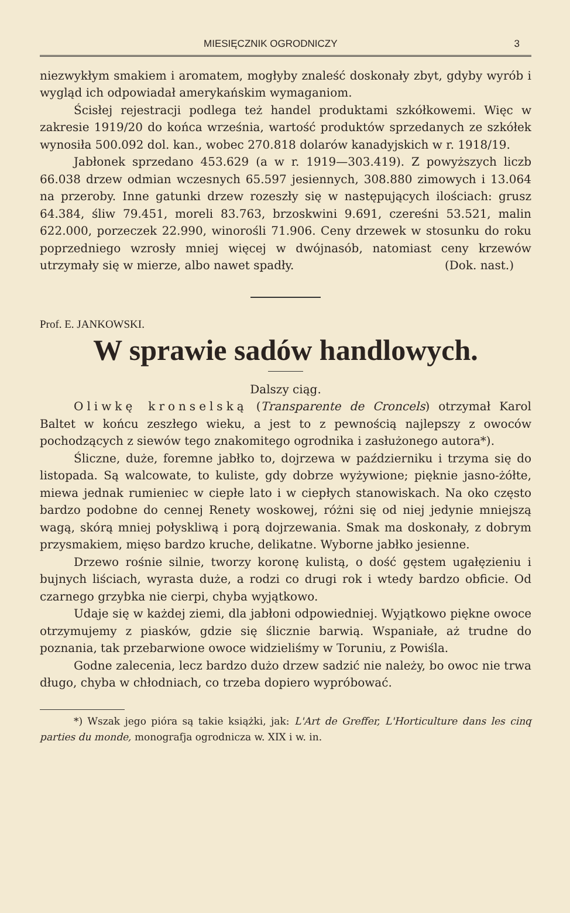MIESIĘCZNIK OGRODNICZY 3
niezwykłym smakiem i aromatem, mogłyby znaleść doskonały zbyt, gdyby wyrób i wygląd ich odpowiadał amerykańskim wymaganiom.
Ścisłej rejestracji podlega też handel produktami szkółkowemi. Więc w zakresie 1919/20 do końca września, wartość produktów sprzedanych ze szkółek wynosiła 500.092 dol. kan., wobec 270.818 dolarów kanadyjskich w r. 1918/19.
Jabłonek sprzedano 453.629 (a w r. 1919—303.419). Z powyższych liczb 66.038 drzew odmian wczesnych 65.597 jesiennych, 308.880 zimowych i 13.064 na przeroby. Inne gatunki drzew rozeszły się w następujących ilościach: grusz 64.384, śliw 79.451, moreli 83.763, brzoskwini 9.691, czereśni 53.521, malin 622.000, porzeczek 22.990, winorośli 71.906. Ceny drzewek w stosunku do roku poprzedniego wzrosły mniej więcej w dwójnasób, natomiast ceny krzewów utrzymały się w mierze, albo nawet spadły. (Dok. nast.)
Prof. E. JANKOWSKI.
W sprawie sadów handlowych.
Dalszy ciąg.
Oliwkę kronselską (Transparente de Croncels) otrzymał Karol Baltet w końcu zeszłego wieku, a jest to z pewnością najlepszy z owoców pochodzących z siewów tego znakomitego ogrodnika i zasłużonego autora*).
Śliczne, duże, foremne jabłko to, dojrzewa w październiku i trzyma się do listopada. Są walcowate, to kuliste, gdy dobrze wyżywione; pięknie jasno-żółte, miewa jednak rumieniec w ciepłe lato i w ciepłych stanowiskach. Na oko często bardzo podobne do cennej Renety woskowej, różni się od niej jedynie mniejszą wagą, skórą mniej połyskliwą i porą dojrzewania. Smak ma doskonały, z dobrym przysmakiem, mięso bardzo kruche, delikatne. Wyborne jabłko jesienne.
Drzewo rośnie silnie, tworzy koronę kulistą, o dość gęstem ugałęzieniu i bujnych liściach, wyrasta duże, a rodzi co drugi rok i wtedy bardzo obficie. Od czarnego grzybka nie cierpi, chyba wyjątkowo.
Udaje się w każdej ziemi, dla jabłoni odpowiedniej. Wyjątkowo piękne owoce otrzymujemy z piasków, gdzie się ślicznie barwią. Wspaniałe, aż trudne do poznania, tak przebarwione owoce widzieliśmy w Toruniu, z Powiśla.
Godne zalecenia, lecz bardzo dużo drzew sadzić nie należy, bo owoc nie trwa długo, chyba w chłodniach, co trzeba dopiero wypróbować.
*) Wszak jego pióra są takie książki, jak: L'Art de Greffer, L'Horticulture dans les cinq parties du monde, monografja ogrodnicza w. XIX i w. in.